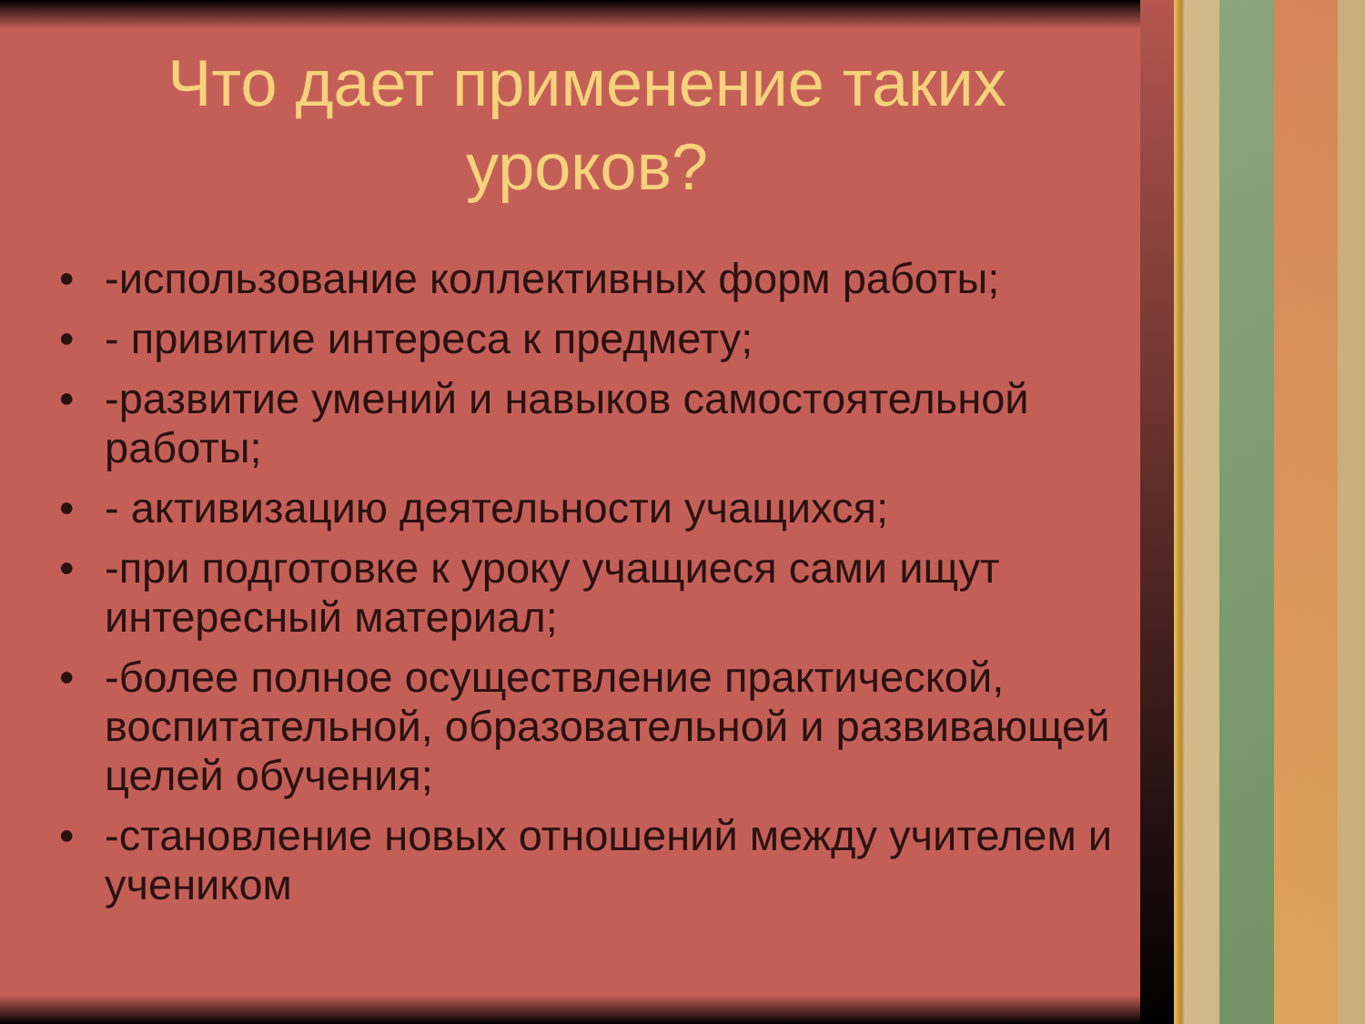Что дает применение таких
уроков?
• -использование коллективных форм работы;
• - привитие интереса к предмету;
• -развитие умений и навыков самостоятельной работы;
• - активизацию деятельности учащихся;
• -при подготовке к уроку учащиеся сами ищут интересный материал;
• -более полное осуществление практической, воспитательной, образовательной и развивающей целей обучения;
• -становление новых отношений между учителем и учеником